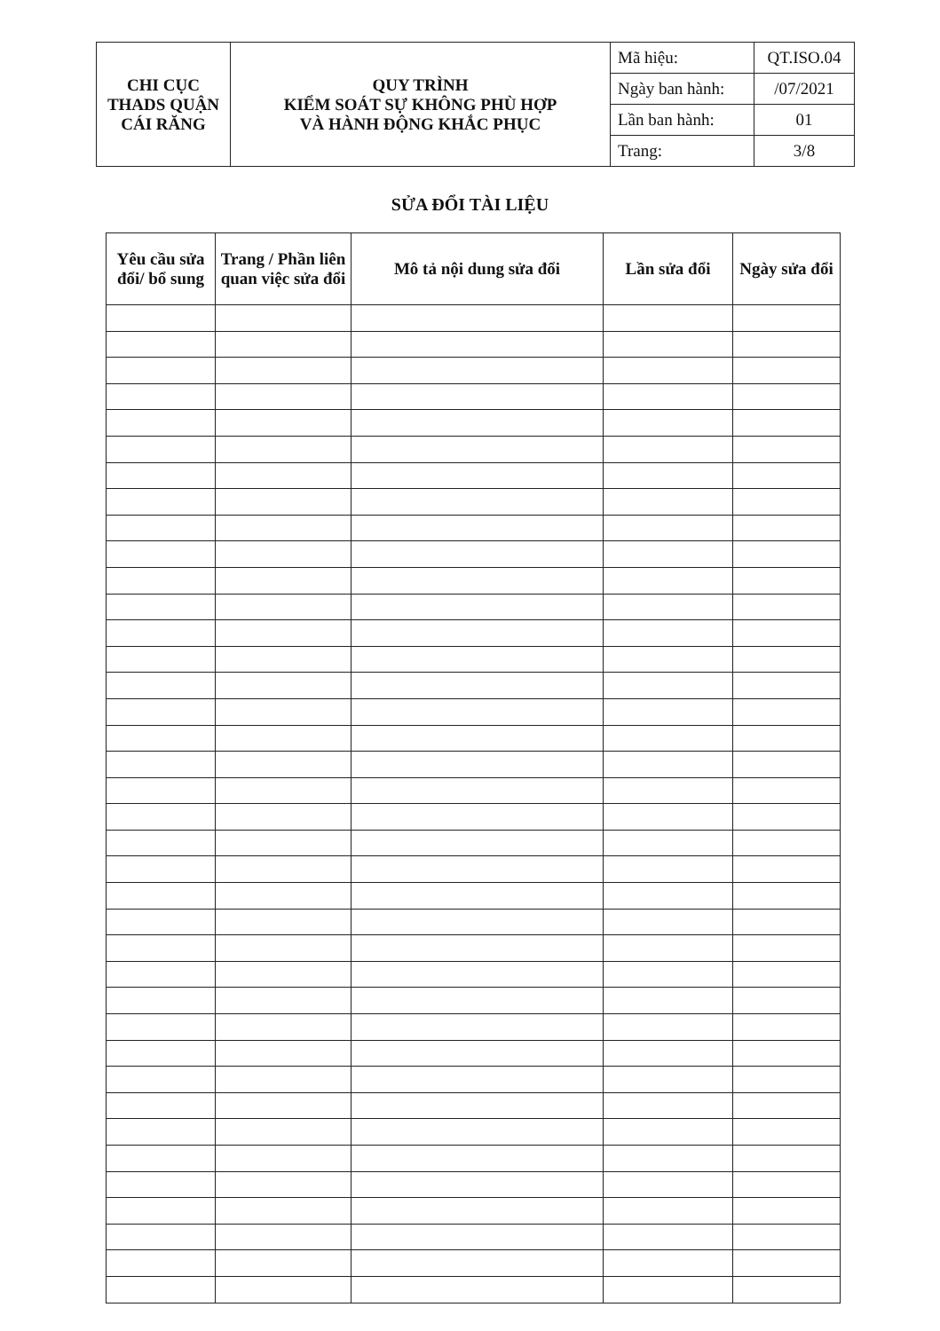| CHI CỤC THADS QUẬN CÁI RĂNG | QUY TRÌNH KIỂM SOÁT SỰ KHÔNG PHÙ HỢP VÀ HÀNH ĐỘNG KHẮC PHỤC | Mã hiệu: | QT.ISO.04 |
| | | Ngày ban hành: | /07/2021 |
| | | Lần ban hành: | 01 |
| | | Trang: | 3/8 |
SỬA ĐỔI TÀI LIỆU
| Yêu cầu sửa đổi/ bổ sung | Trang / Phần liên quan việc sửa đổi | Mô tả nội dung sửa đổi | Lần sửa đổi | Ngày sửa đổi |
| --- | --- | --- | --- | --- |